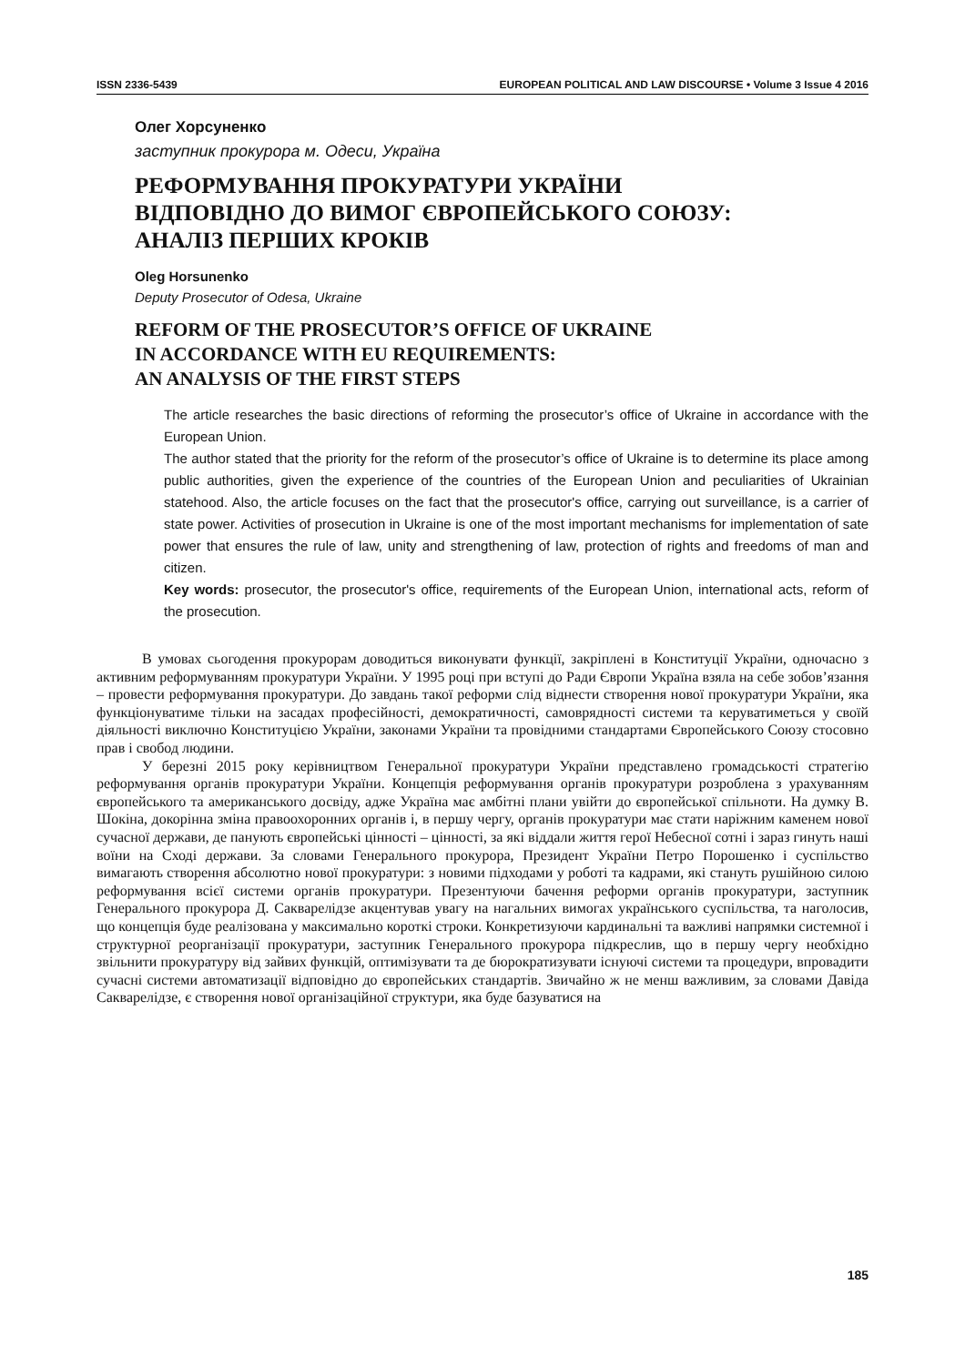ISSN 2336-5439 EUROPEAN POLITICAL AND LAW DISCOURSE • Volume 3 Issue 4 2016
Олег Хорсуненко
заступник прокурора м. Одеси, Україна
РЕФОРМУВАННЯ ПРОКУРАТУРИ УКРАЇНИ
ВІДПОВІДНО ДО ВИМОГ ЄВРОПЕЙСЬКОГО СОЮЗУ:
АНАЛІЗ ПЕРШИХ КРОКІВ
Oleg Horsunenko
Deputy Prosecutor of Odesa, Ukraine
REFORM OF THE PROSECUTOR’S OFFICE OF UKRAINE
IN ACCORDANCE WITH EU REQUIREMENTS:
AN ANALYSIS OF THE FIRST STEPS
The article researches the basic directions of reforming the prosecutor’s office of Ukraine in accordance with the European Union.
The author stated that the priority for the reform of the prosecutor’s office of Ukraine is to determine its place among public authorities, given the experience of the countries of the European Union and peculiarities of Ukrainian statehood. Also, the article focuses on the fact that the prosecutor's office, carrying out surveillance, is a carrier of state power. Activities of prosecution in Ukraine is one of the most important mechanisms for implementation of sate power that ensures the rule of law, unity and strengthening of law, protection of rights and freedoms of man and citizen.
Key words: prosecutor, the prosecutor's office, requirements of the European Union, international acts, reform of the prosecution.
В умовах сьогодення прокурорам доводиться виконувати функції, закріплені в Конституції України, одночасно з активним реформуванням прокуратури України. У 1995 році при вступі до Ради Європи Україна взяла на себе зобов’язання – провести реформування прокуратури. До завдань такої реформи слід віднести створення нової прокуратури України, яка функціонуватиме тільки на засадах професійності, демократичності, самоврядності системи та керуватиметься у своїй діяльності виключно Конституцією України, законами України та провідними стандартами Європейського Союзу стосовно прав і свобод людини.
У березні 2015 року керівництвом Генеральної прокуратури України представлено громадськості стратегію реформування органів прокуратури України. Концепція реформування органів прокуратури розроблена з урахуванням європейського та американського досвіду, адже Україна має амбітні плани увійти до європейської спільноти. На думку В. Шокіна, докорінна зміна правоохоронних органів і, в першу чергу, органів прокуратури має стати наріжним каменем нової сучасної держави, де панують європейські цінності – цінності, за які віддали життя герої Небесної сотні і зараз гинуть наші воїни на Сході держави. За словами Генерального прокурора, Президент України Петро Порошенко і суспільство вимагають створення абсолютно нової прокуратури: з новими підходами у роботі та кадрами, які стануть рушійною силою реформування всієї системи органів прокуратури. Презентуючи бачення реформи органів прокуратури, заступник Генерального прокурора Д. Сакварелідзе акцентував увагу на нагальних вимогах українського суспільства, та наголосив, що концепція буде реалізована у максимально короткі строки. Конкретизуючи кардинальні та важливі напрямки системної і структурної реорганізації прокуратури, заступник Генерального прокурора підкреслив, що в першу чергу необхідно звільнити прокуратуру від зайвих функцій, оптимізувати та де бюрократизувати існуючі системи та процедури, впровадити сучасні системи автоматизації відповідно до європейських стандартів. Звичайно ж не менш важливим, за словами Давіда Сакварелідзе, є створення нової організаційної структури, яка буде базуватися на
185